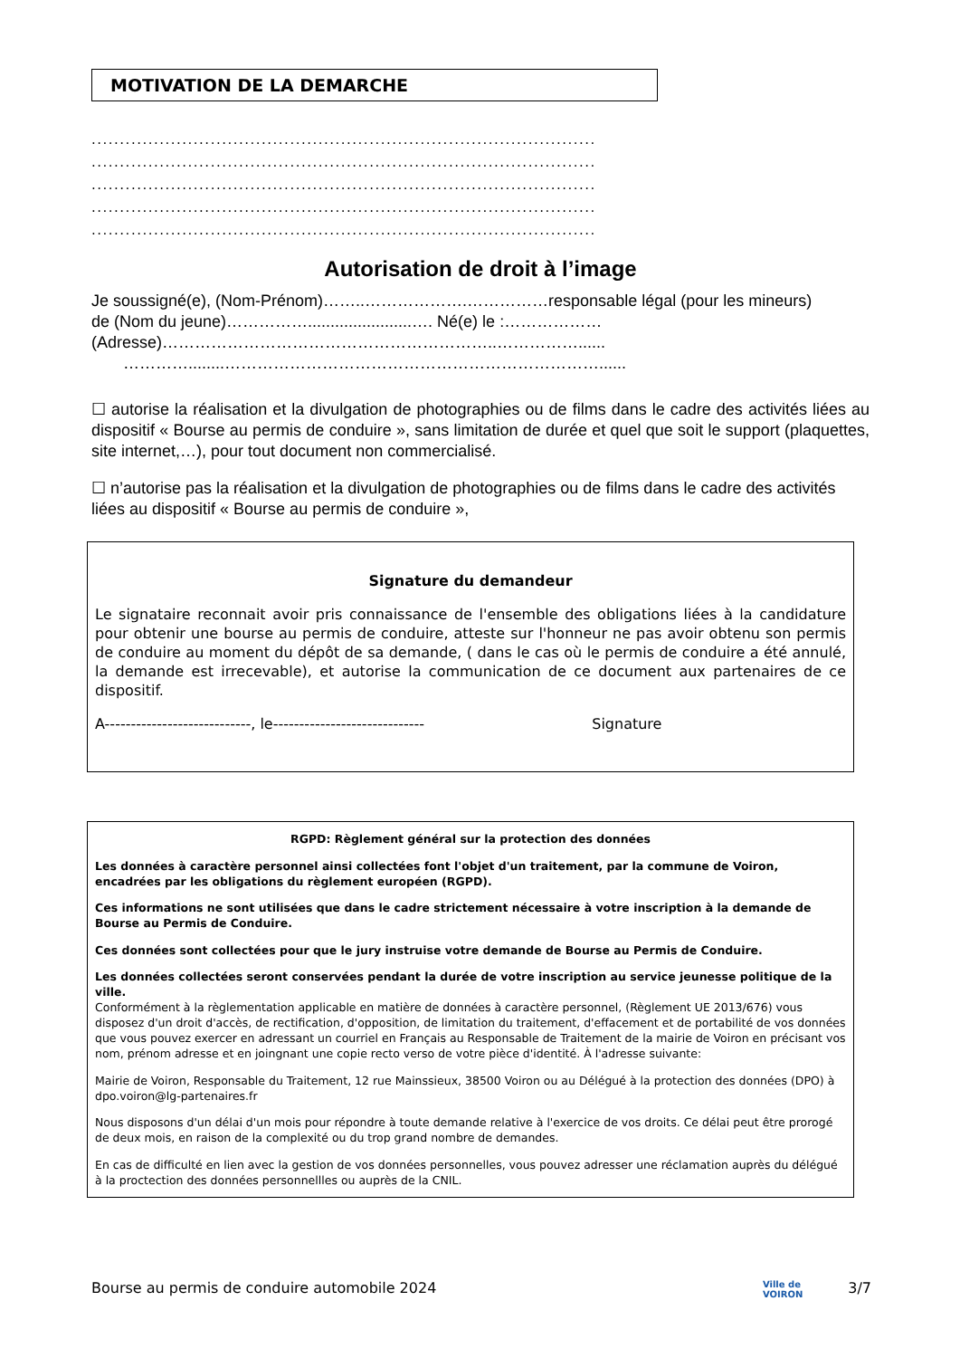MOTIVATION DE LA DEMARCHE
.........................................................................................
.........................................................................................
.........................................................................................
.........................................................................................
.........................................................................................
Autorisation de droit à l’image
Je soussigné(e), (Nom-Prénom)……..……………….……………responsable légal (pour les mineurs)
de (Nom du jeune)…………….......................…. Né(e) le :………………
(Adresse)……………………………………………………..……………......
…………........……………………………………………………………......
☐ autorise la réalisation et la divulgation de photographies ou de films dans le cadre des activités liées au dispositif « Bourse au permis de conduire », sans limitation de durée et quel que soit le support (plaquettes, site internet,…), pour tout document non commercialisé.
☐ n’autorise pas la réalisation et la divulgation de photographies ou de films dans le cadre des activités liées au dispositif « Bourse au permis de conduire »,
Signature du demandeur
Le signataire reconnait avoir pris connaissance de l'ensemble des obligations liées à la candidature pour obtenir une bourse au permis de conduire, atteste sur l'honneur ne pas avoir obtenu son permis de conduire au moment du dépôt de sa demande, ( dans le cas où le permis de conduire a été annulé, la demande est irrecevable), et autorise la communication de ce document aux partenaires de ce dispositif.
A----------------------------, le----------------------------- Signature
RGPD: Règlement général sur la protection des données
Les données à caractère personnel ainsi collectées font l'objet d'un traitement, par la commune de Voiron, encadrées par les obligations du règlement européen (RGPD).
Ces informations ne sont utilisées que dans le cadre strictement nécessaire à votre inscription à la demande de Bourse au Permis de Conduire.
Ces données sont collectées pour que le jury instruise votre demande de Bourse au Permis de Conduire.
Les données collectées seront conservées pendant la durée de votre inscription au service jeunesse politique de la ville.
Conformément à la règlementation applicable en matière de données à caractère personnel, (Règlement UE 2013/676) vous disposez d'un droit d'accès, de rectification, d'opposition, de limitation du traitement, d'effacement et de portabilité de vos données que vous pouvez exercer en adressant un courriel en Français au Responsable de Traitement de la mairie de Voiron en précisant vos nom, prénom adresse et en joingnant une copie recto verso de votre pièce d'identité. À l'adresse suivante:
Mairie de Voiron, Responsable du Traitement, 12 rue Mainssieux, 38500 Voiron ou au Délégué à la protection des données (DPO) à dpo.voiron@lg-partenaires.fr
Nous disposons d'un délai d'un mois pour répondre à toute demande relative à l'exercice de vos droits. Ce délai peut être prorogé de deux mois, en raison de la complexité ou du trop grand nombre de demandes.
En cas de difficulté en lien avec la gestion de vos données personnelles, vous pouvez adresser une réclamation auprès du délégué à la proctection des données personnellles ou auprès de la CNIL.
Bourse au permis de conduire automobile 2024 Ville de
VOIRON 3/7